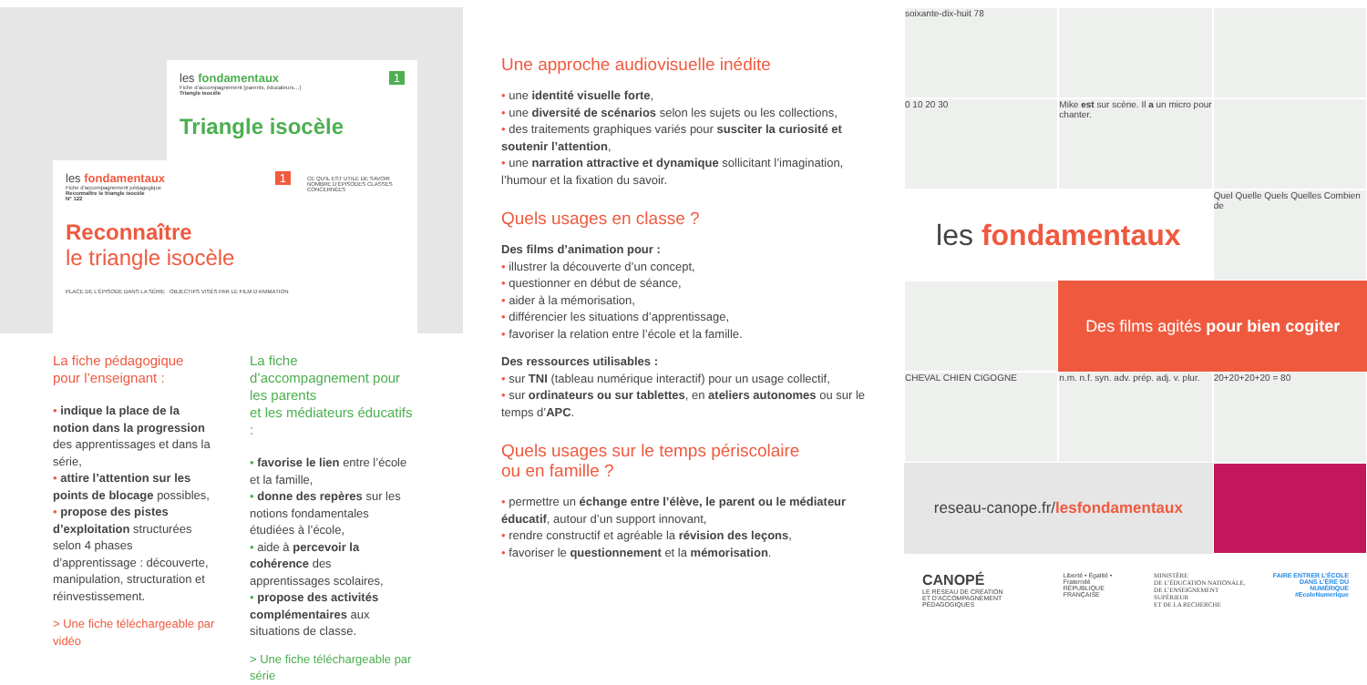les fondamentaux 1
Fiche d’accompagnement (parents, éducateurs…)
Triangle isocèle
Triangle isocèle
CE QU’IL EST UTILE DE SAVOIR
NOMBRE D’ÉPISODES CLASSES CONCERNÉES
les fondamentaux 1
Fiche d’accompagnement pédagogique
Reconnaître le triangle isocèle
N° 122
Reconnaître
le triangle isocèle
PLACE DE L’ÉPISODE DANS LA SÉRIE OBJECTIFS VISÉS PAR LE FILM D’ANIMATION
La fiche pédagogique
pour l’enseignant :
• indique la place de la notion dans la progression des apprentissages et dans la série,
• attire l’attention sur les points de blocage possibles,
• propose des pistes d’exploitation structurées selon 4 phases d’apprentissage : découverte, manipulation, structuration et réinvestissement.
> Une fiche téléchargeable par vidéo
La fiche d’accompagnement pour les parents
et les médiateurs éducatifs :
• favorise le lien entre l’école et la famille,
• donne des repères sur les notions fondamentales étudiées à l’école,
• aide à percevoir la cohérence des apprentissages scolaires,
• propose des activités complémentaires aux situations de classe.
> Une fiche téléchargeable par série
Une approche audiovisuelle inédite
• une identité visuelle forte,
• une diversité de scénarios selon les sujets ou les collections,
• des traitements graphiques variés pour susciter la curiosité et soutenir l’attention,
• une narration attractive et dynamique sollicitant l’imagination, l’humour et la fixation du savoir.
Quels usages en classe ?
Des films d’animation pour :
• illustrer la découverte d’un concept,
• questionner en début de séance,
• aider à la mémorisation,
• différencier les situations d’apprentissage,
• favoriser la relation entre l’école et la famille.
Des ressources utilisables :
• sur TNI (tableau numérique interactif) pour un usage collectif,
• sur ordinateurs ou sur tablettes, en ateliers autonomes ou sur le temps d’APC.
Quels usages sur le temps périscolaire
ou en famille ?
• permettre un échange entre l’élève, le parent ou le médiateur éducatif, autour d’un support innovant,
• rendre constructif et agréable la révision des leçons,
• favoriser le questionnement et la mémorisation.
soixante-dix-huit 78
0 10 20 30
Mike est sur scène. Il a un micro pour chanter.
les fondamentaux
Quel Quelle Quels Quelles Combien de
Des films agités pour bien cogiter
CHEVAL CHIEN CIGOGNE
n.m. n.f. syn. adv. prép. adj. v. plur.
20+20+20+20 = 80
reseau-canope.fr/ lesfondamentaux
CANOPÉ
LE RÉSEAU DE CRÉATION
ET D’ACCOMPAGNEMENT PÉDAGOGIQUES
Liberté • Égalité • Fraternité
RÉPUBLIQUE FRANÇAISE
MINISTÈRE
DE L’ÉDUCATION NATIONALE,
DE L’ENSEIGNEMENT SUPÉRIEUR
ET DE LA RECHERCHE
FAIRE ENTRER L’ÉCOLE
DANS L’ÈRE DU NUMÉRIQUE
#EcoleNumerique